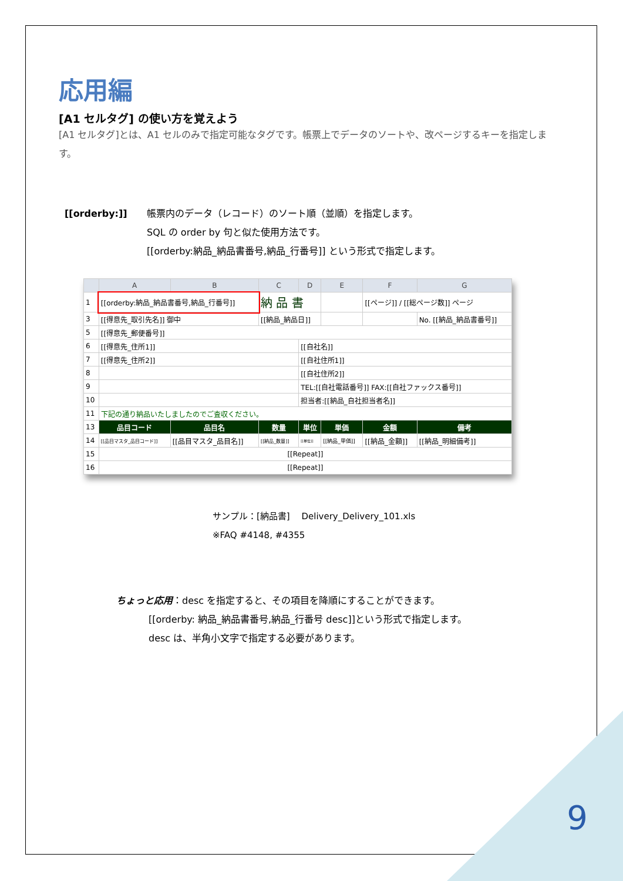応用編
[A1 セルタグ] の使い方を覚えよう
[A1 セルタグ]とは、A1 セルのみで指定可能なタグです。帳票上でデータのソートや、改ページするキーを指定します。
[[orderby:]] 帳票内のデータ（レコード）のソート順（並順）を指定します。
SQL の order by 句と似た使用方法です。
[[orderby:納品_納品書番号,納品_行番号]] という形式で指定します。
| | A | B | C | D | E | F | G |
| --- | --- | --- | --- | --- | --- | --- | --- |
| 1 | [[orderby:納品_納品書番号,納品_行番号]] | | 納 品 書 | | | [[ページ]] / [[総ページ数]] ページ | |
| 3 | [[得意先_取引先名]] 御中 | | [[納品_納品日]] | | | | No. [[納品_納品書番号]] |
| 5 | [[得意先_郵便番号]] | | | | | | |
| 6 | [[得意先_住所1]] | | | [[自社名]] | | | |
| 7 | [[得意先_住所2]] | | | [[自社住所1]] | | | |
| 8 | | | | [[自社住所2]] | | | |
| 9 | | | | TEL:[[自社電話番号]] FAX:[[自社ファックス番号]] | | | |
| 10 | | | | 担当者:[[納品_自社担当者名]] | | | |
| 11 | 下記の通り納品いたしましたのでご査収ください。 | | | | | | |
| 13 | 品目コード | 品目名 | 数量 | 単位 | 単価 | 金額 | 備考 |
| 14 | [[品目マスタ_品目コード]] | [[品目マスタ_品目名]] | [[納品_数量]] | [[単位]] | [[納品_単価]] | [[納品_金額]] | [[納品_明細備考]] |
| 15 | [[Repeat]] | | | | | | |
| 16 | [[Repeat]] | | | | | | |
サンプル：[納品書]　 Delivery_Delivery_101.xls
※FAQ #4148, #4355
ちょっと応用：desc を指定すると、その項目を降順にすることができます。
[[orderby: 納品_納品書番号,納品_行番号 desc]]という形式で指定します。
desc は、半角小文字で指定する必要があります。
9